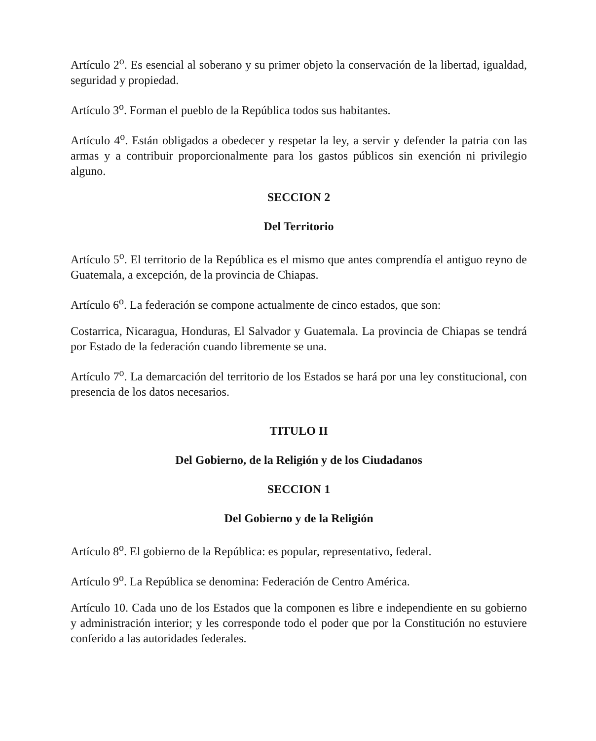Artículo 2<sup>o</sup>. Es esencial al soberano y su primer objeto la conservación de la libertad, igualdad, seguridad y propiedad.
Artículo 3<sup>o</sup>. Forman el pueblo de la República todos sus habitantes.
Artículo 4<sup>o</sup>. Están obligados a obedecer y respetar la ley, a servir y defender la patria con las armas y a contribuir proporcionalmente para los gastos públicos sin exención ni privilegio alguno.
SECCION 2
Del Territorio
Artículo 5<sup>o</sup>. El territorio de la República es el mismo que antes comprendía el antiguo reyno de Guatemala, a excepción, de la provincia de Chiapas.
Artículo 6<sup>o</sup>. La federación se compone actualmente de cinco estados, que son:
Costarrica, Nicaragua, Honduras, El Salvador y Guatemala. La provincia de Chiapas se tendrá por Estado de la federación cuando libremente se una.
Artículo 7<sup>o</sup>. La demarcación del territorio de los Estados se hará por una ley constitucional, con presencia de los datos necesarios.
TITULO II
Del Gobierno, de la Religión y de los Ciudadanos
SECCION 1
Del Gobierno y de la Religión
Artículo 8<sup>o</sup>. El gobierno de la República: es popular, representativo, federal.
Artículo 9<sup>o</sup>. La República se denomina: Federación de Centro América.
Artículo 10. Cada uno de los Estados que la componen es libre e independiente en su gobierno y administración interior; y les corresponde todo el poder que por la Constitución no estuviere conferido a las autoridades federales.